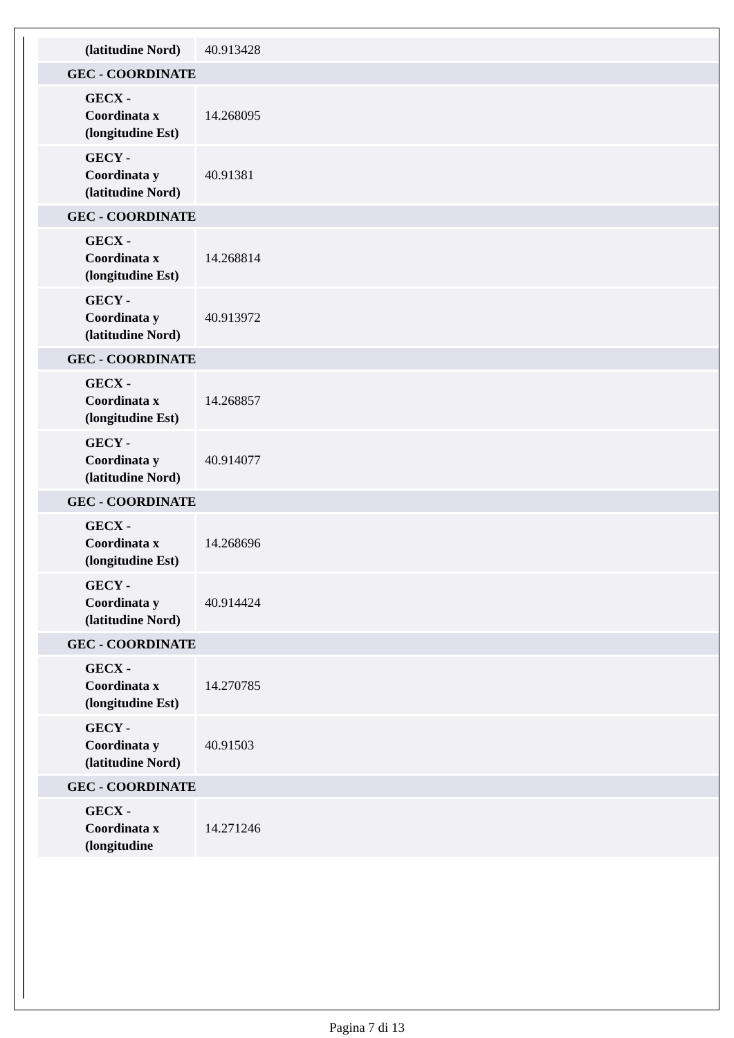| (latitudine Nord) | 40.913428 |
| GEC - COORDINATE | |
| GECX - Coordinata x (longitudine Est) | 14.268095 |
| GECY - Coordinata y (latitudine Nord) | 40.91381 |
| GEC - COORDINATE | |
| GECX - Coordinata x (longitudine Est) | 14.268814 |
| GECY - Coordinata y (latitudine Nord) | 40.913972 |
| GEC - COORDINATE | |
| GECX - Coordinata x (longitudine Est) | 14.268857 |
| GECY - Coordinata y (latitudine Nord) | 40.914077 |
| GEC - COORDINATE | |
| GECX - Coordinata x (longitudine Est) | 14.268696 |
| GECY - Coordinata y (latitudine Nord) | 40.914424 |
| GEC - COORDINATE | |
| GECX - Coordinata x (longitudine Est) | 14.270785 |
| GECY - Coordinata y (latitudine Nord) | 40.91503 |
| GEC - COORDINATE | |
| GECX - Coordinata x (longitudine | 14.271246 |
Pagina 7 di 13